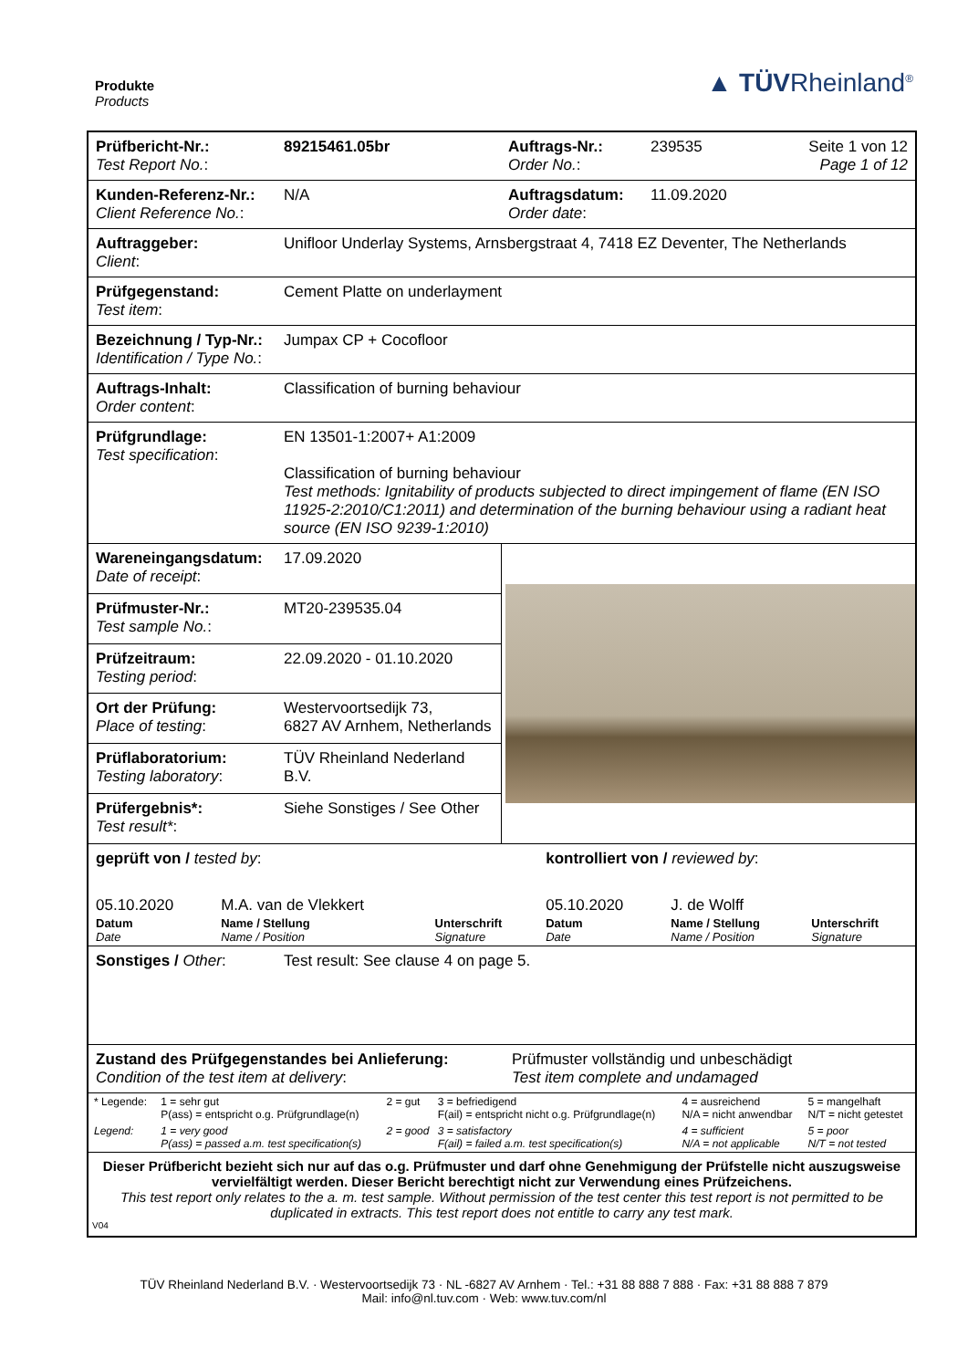Produkte
Products
▲ TÜVRheinland<sup>®</sup>
| Prüfbericht-Nr.: Test Report No. : | 89215461.05br | Auftrags-Nr.: Order No. : | 239535 | Seite 1 von 12 Page 1 of 12 |
| Kunden-Referenz-Nr.: Client Reference No. : | N/A | Auftragsdatum: Order date : | 11.09.2020 | |
| Auftraggeber: Client : | Unifloor Underlay Systems, Arnsbergstraat 4, 7418 EZ Deventer, The Netherlands | | | |
| Prüfgegenstand: Test item : | Cement Platte on underlayment | | | |
| Bezeichnung / Typ-Nr.: Identification / Type No. : | Jumpax CP + Cocofloor | | | |
| Auftrags-Inhalt: Order content : | Classification of burning behaviour | | | |
| Prüfgrundlage: Test specification : | EN 13501-1:2007+ A1:2009 Classification of burning behaviour Test methods: Ignitability of products subjected to direct impingement of flame (EN ISO 11925-2:2010/C1:2011) and determination of the burning behaviour using a radiant heat source (EN ISO 9239-1:2010) | | | |
| Wareneingangsdatum: Date of receipt : | 17.09.2020 | | | |
| Prüfmuster-Nr.: Test sample No. : | MT20-239535.04 | | | |
| Prüfzeitraum: Testing period : | 22.09.2020 - 01.10.2020 | | | |
| Ort der Prüfung: Place of testing : | Westervoortsedijk 73, 6827 AV Arnhem, Netherlands | | | |
| Prüflaboratorium: Testing laboratory : | TÜV Rheinland Nederland B.V. | | | |
| Prüfergebnis*: Test result* : | Siehe Sonstiges / See Other | | | |
| geprüft von / tested by : | | | kontrolliert von / reviewed by : | | |
| 05.10.2020 | M.A. van de Vlekkert | | 05.10.2020 | J. de Wolff | |
| Datum Date | Name / Stellung Name / Position | Unterschrift Signature | Datum Date | Name / Stellung Name / Position | Unterschrift Signature |
| Sonstiges / Other : | Test result: See clause 4 on page 5. |
| Zustand des Prüfgegenstandes bei Anlieferung: Condition of the test item at delivery : | Prüfmuster vollständig und unbeschädigt Test item complete and undamaged |
| * Legende: | 1 = sehr gut P(ass) = entspricht o.g. Prüfgrundlage(n) | 2 = gut | 3 = befriedigend F(ail) = entspricht nicht o.g. Prüfgrundlage(n) | 4 = ausreichend N/A = nicht anwendbar | 5 = mangelhaft N/T = nicht getestet |
| Legend: | 1 = very good P(ass) = passed a.m. test specification(s) | 2 = good | 3 = satisfactory F(ail) = failed a.m. test specification(s) | 4 = sufficient N/A = not applicable | 5 = poor N/T = not tested |
Dieser Prüfbericht bezieht sich nur auf das o.g. Prüfmuster und darf ohne Genehmigung der Prüfstelle nicht auszugsweise vervielfältigt werden. Dieser Bericht berechtigt nicht zur Verwendung eines Prüfzeichens.
This test report only relates to the a. m. test sample. Without permission of the test center this test report is not permitted to be duplicated in extracts. This test report does not entitle to carry any test mark.
V04
TÜV Rheinland Nederland B.V. · Westervoortsedijk 73 · NL -6827 AV Arnhem · Tel.: +31 88 888 7 888 · Fax: +31 88 888 7 879
Mail: info@nl.tuv.com · Web: www.tuv.com/nl